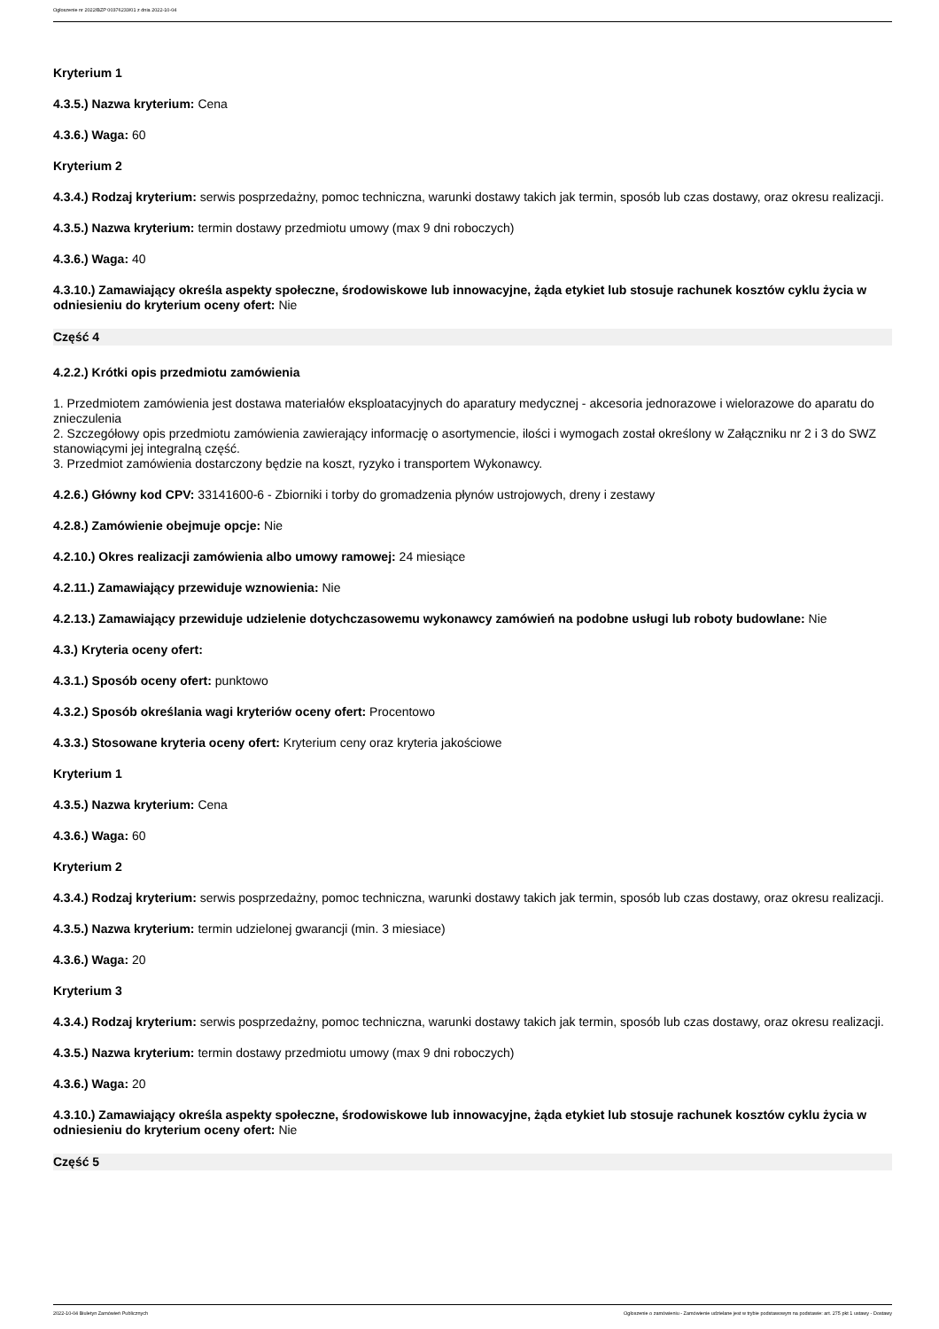Ogłoszenie nr 2022/BZP 00376233/01 z dnia 2022-10-04
Kryterium 1
4.3.5.) Nazwa kryterium: Cena
4.3.6.) Waga: 60
Kryterium 2
4.3.4.) Rodzaj kryterium: serwis posprzedażny, pomoc techniczna, warunki dostawy takich jak termin, sposób lub czas dostawy, oraz okresu realizacji.
4.3.5.) Nazwa kryterium: termin dostawy przedmiotu umowy (max 9 dni roboczych)
4.3.6.) Waga: 40
4.3.10.) Zamawiający określa aspekty społeczne, środowiskowe lub innowacyjne, żąda etykiet lub stosuje rachunek kosztów cyklu życia w odniesieniu do kryterium oceny ofert: Nie
Część 4
4.2.2.) Krótki opis przedmiotu zamówienia
1. Przedmiotem zamówienia jest dostawa materiałów eksploatacyjnych do aparatury medycznej - akcesoria jednorazowe i wielorazowe do aparatu do znieczulenia
2. Szczegółowy opis przedmiotu zamówienia zawierający informację o asortymencie, ilości i wymogach został określony w Załączniku nr 2 i 3 do SWZ stanowiącymi jej integralną część.
3. Przedmiot zamówienia dostarczony będzie na koszt, ryzyko i transportem Wykonawcy.
4.2.6.) Główny kod CPV: 33141600-6 - Zbiorniki i torby do gromadzenia płynów ustrojowych, dreny i zestawy
4.2.8.) Zamówienie obejmuje opcje: Nie
4.2.10.) Okres realizacji zamówienia albo umowy ramowej: 24 miesiące
4.2.11.) Zamawiający przewiduje wznowienia: Nie
4.2.13.) Zamawiający przewiduje udzielenie dotychczasowemu wykonawcy zamówień na podobne usługi lub roboty budowlane: Nie
4.3.) Kryteria oceny ofert:
4.3.1.) Sposób oceny ofert: punktowo
4.3.2.) Sposób określania wagi kryteriów oceny ofert: Procentowo
4.3.3.) Stosowane kryteria oceny ofert: Kryterium ceny oraz kryteria jakościowe
Kryterium 1
4.3.5.) Nazwa kryterium: Cena
4.3.6.) Waga: 60
Kryterium 2
4.3.4.) Rodzaj kryterium: serwis posprzedażny, pomoc techniczna, warunki dostawy takich jak termin, sposób lub czas dostawy, oraz okresu realizacji.
4.3.5.) Nazwa kryterium: termin udzielonej gwarancji (min. 3 miesiace)
4.3.6.) Waga: 20
Kryterium 3
4.3.4.) Rodzaj kryterium: serwis posprzedażny, pomoc techniczna, warunki dostawy takich jak termin, sposób lub czas dostawy, oraz okresu realizacji.
4.3.5.) Nazwa kryterium: termin dostawy przedmiotu umowy (max 9 dni roboczych)
4.3.6.) Waga: 20
4.3.10.) Zamawiający określa aspekty społeczne, środowiskowe lub innowacyjne, żąda etykiet lub stosuje rachunek kosztów cyklu życia w odniesieniu do kryterium oceny ofert: Nie
Część 5
2022-10-04 Biuletyn Zamówień Publicznych Ogłoszenie o zamówieniu - Zamówienie udzielane jest w trybie podstawowym na podstawie: art. 275 pkt 1 ustawy - Dostawy